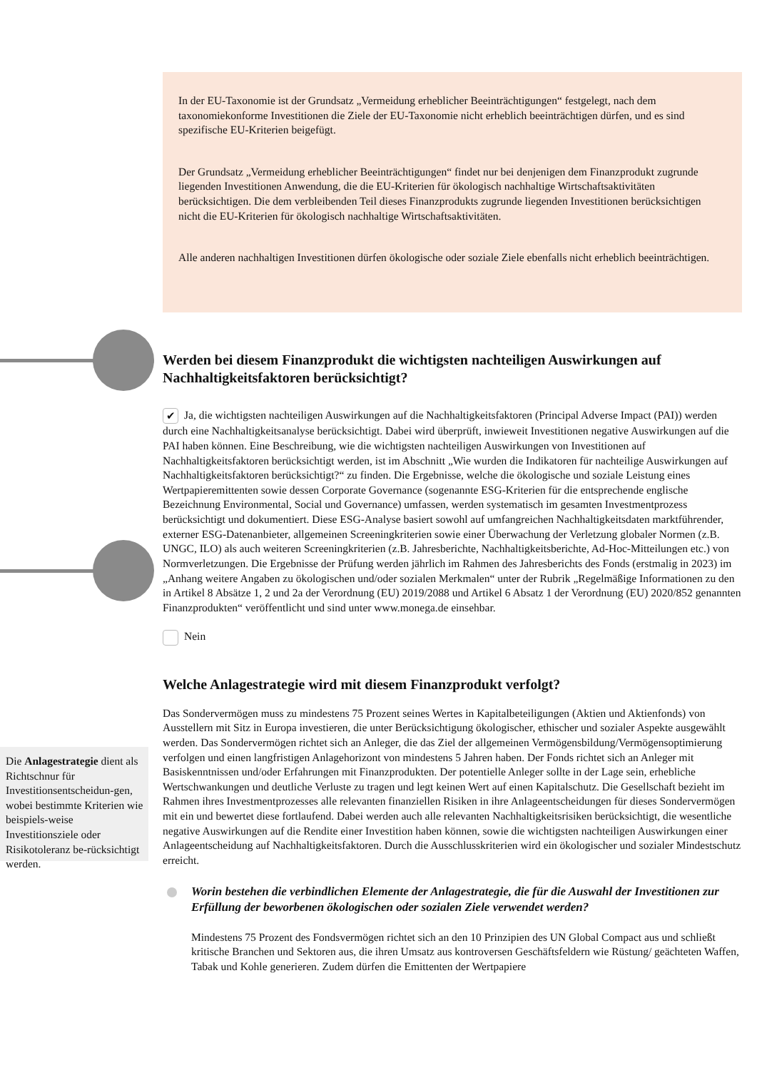In der EU-Taxonomie ist der Grundsatz „Vermeidung erheblicher Beeinträchtigungen“ festgelegt, nach dem taxonomiekonforme Investitionen die Ziele der EU-Taxonomie nicht erheblich beeinträchtigen dürfen, und es sind spezifische EU-Kriterien beigefügt.
Der Grundsatz „Vermeidung erheblicher Beeinträchtigungen“ findet nur bei denjenigen dem Finanzprodukt zugrunde liegenden Investitionen Anwendung, die die EU-Kriterien für ökologisch nachhaltige Wirtschaftsaktivitäten berücksichtigen. Die dem verbleibenden Teil dieses Finanzprodukts zugrunde liegenden Investitionen berücksichtigen nicht die EU-Kriterien für ökologisch nachhaltige Wirtschaftsaktivitäten.
Alle anderen nachhaltigen Investitionen dürfen ökologische oder soziale Ziele ebenfalls nicht erheblich beeinträchtigen.
Werden bei diesem Finanzprodukt die wichtigsten nachteiligen Auswirkungen auf Nachhaltigkeitsfaktoren berücksichtigt?
✔ Ja, die wichtigsten nachteiligen Auswirkungen auf die Nachhaltigkeitsfaktoren (Principal Adverse Impact (PAI)) werden durch eine Nachhaltigkeitsanalyse berücksichtigt. Dabei wird überprüft, inwieweit Investitionen negative Auswirkungen auf die PAI haben können. Eine Beschreibung, wie die wichtigsten nachteiligen Auswirkungen von Investitionen auf Nachhaltigkeitsfaktoren berücksichtigt werden, ist im Abschnitt „Wie wurden die Indikatoren für nachteilige Auswirkungen auf Nachhaltigkeitsfaktoren berücksichtigt?“ zu finden. Die Ergebnisse, welche die ökologische und soziale Leistung eines Wertpapieremittenten sowie dessen Corporate Governance (sogenannte ESG-Kriterien für die entsprechende englische Bezeichnung Environmental, Social und Governance) umfassen, werden systematisch im gesamten Investmentprozess berücksichtigt und dokumentiert. Diese ESG-Analyse basiert sowohl auf umfangreichen Nachhaltigkeitsdaten marktführender, externer ESG-Datenanbieter, allgemeinen Screeningkriterien sowie einer Überwachung der Verletzung globaler Normen (z.B. UNGC, ILO) als auch weiteren Screeningkriterien (z.B. Jahresberichte, Nachhaltigkeitsberichte, Ad-Hoc-Mitteilungen etc.) von Normverletzungen. Die Ergebnisse der Prüfung werden jährlich im Rahmen des Jahresberichts des Fonds (erstmalig in 2023) im „Anhang weitere Angaben zu ökologischen und/oder sozialen Merkmalen“ unter der Rubrik „Regelmäßige Informationen zu den in Artikel 8 Absätze 1, 2 und 2a der Verordnung (EU) 2019/2088 und Artikel 6 Absatz 1 der Verordnung (EU) 2020/852 genannten Finanzprodukten“ veröffentlicht und sind unter www.monega.de einsehbar.
Nein
Welche Anlagestrategie wird mit diesem Finanzprodukt verfolgt?
Das Sondervermögen muss zu mindestens 75 Prozent seines Wertes in Kapitalbeteiligungen (Aktien und Aktienfonds) von Ausstellern mit Sitz in Europa investieren, die unter Berücksichtigung ökologischer, ethischer und sozialer Aspekte ausgewählt werden. Das Sondervermögen richtet sich an Anleger, die das Ziel der allgemeinen Vermögensbildung/Vermögensoptimierung verfolgen und einen langfristigen Anlagehorizont von mindestens 5 Jahren haben. Der Fonds richtet sich an Anleger mit Basiskenntnissen und/oder Erfahrungen mit Finanzprodukten. Der potentielle Anleger sollte in der Lage sein, erhebliche Wertschwankungen und deutliche Verluste zu tragen und legt keinen Wert auf einen Kapitalschutz. Die Gesellschaft bezieht im Rahmen ihres Investmentprozesses alle relevanten finanziellen Risiken in ihre Anlageentscheidungen für dieses Sondervermögen mit ein und bewertet diese fortlaufend. Dabei werden auch alle relevanten Nachhaltigkeitsrisiken berücksichtigt, die wesentliche negative Auswirkungen auf die Rendite einer Investition haben können, sowie die wichtigsten nachteiligen Auswirkungen einer Anlageentscheidung auf Nachhaltigkeitsfaktoren. Durch die Ausschlusskriterien wird ein ökologischer und sozialer Mindestschutz erreicht.
Worin bestehen die verbindlichen Elemente der Anlagestrategie, die für die Auswahl der Investitionen zur Erfüllung der beworbenen ökologischen oder sozialen Ziele verwendet werden?
Mindestens 75 Prozent des Fondsvermögen richtet sich an den 10 Prinzipien des UN Global Compact aus und schließt kritische Branchen und Sektoren aus, die ihren Umsatz aus kontroversen Geschäftsfeldern wie Rüstung/ geächteten Waffen, Tabak und Kohle generieren. Zudem dürfen die Emittenten der Wertpapiere
Die Anlagestrategie dient als Richtschnur für Investitionsentscheidun-gen, wobei bestimmte Kriterien wie beispiels-weise Investitionsziele oder Risikotoleranz be-rücksichtigt werden.